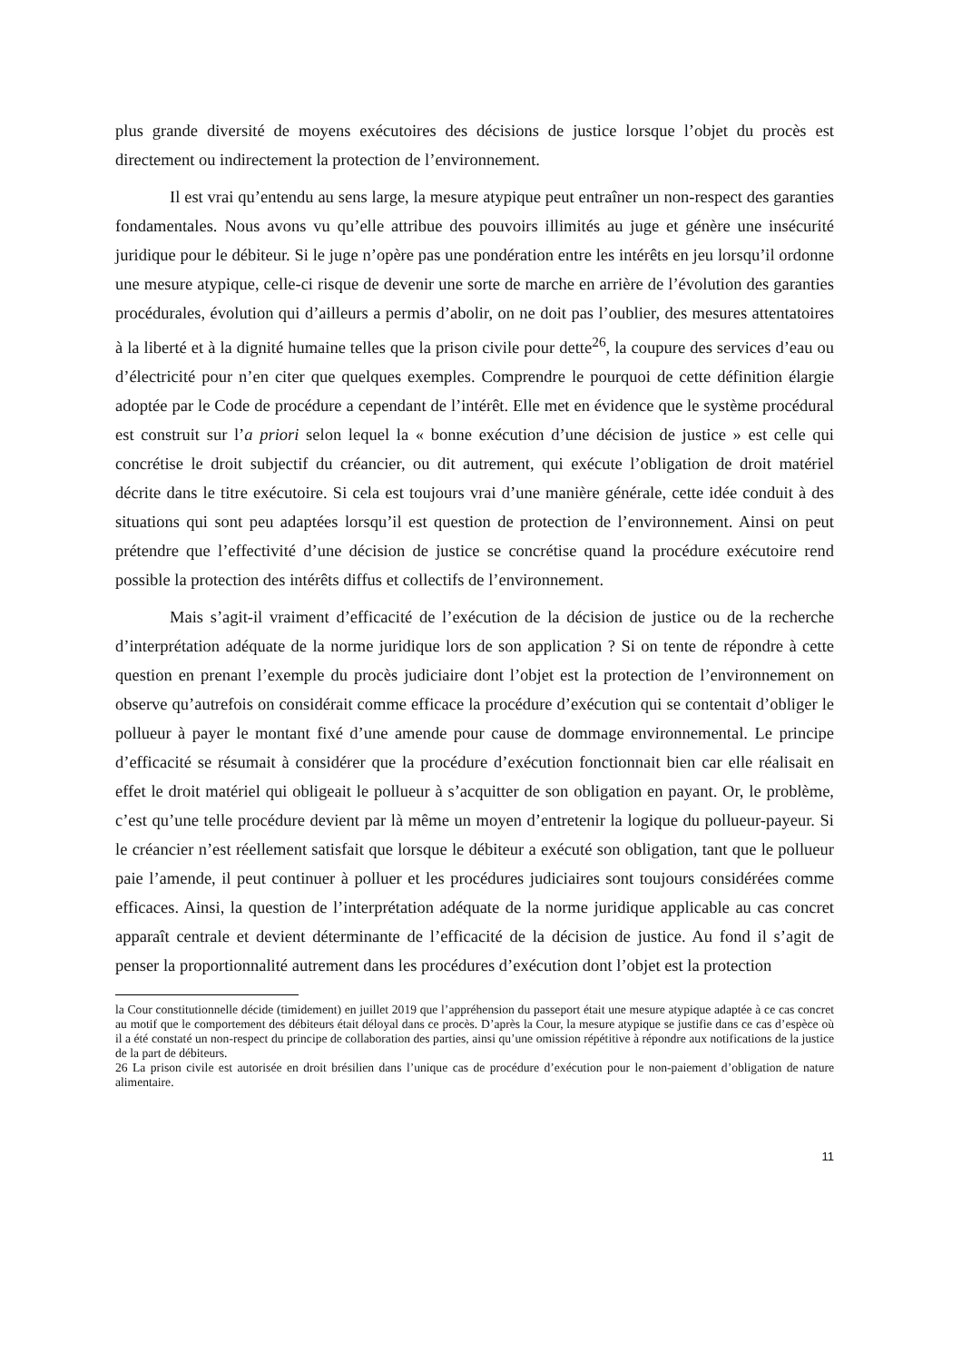plus grande diversité de moyens exécutoires des décisions de justice lorsque l’objet du procès est directement ou indirectement la protection de l’environnement.
Il est vrai qu’entendu au sens large, la mesure atypique peut entraîner un non-respect des garanties fondamentales. Nous avons vu qu’elle attribue des pouvoirs illimités au juge et génère une insécurité juridique pour le débiteur. Si le juge n’opère pas une pondération entre les intérêts en jeu lorsqu’il ordonne une mesure atypique, celle-ci risque de devenir une sorte de marche en arrière de l’évolution des garanties procédurales, évolution qui d’ailleurs a permis d’abolir, on ne doit pas l’oublier, des mesures attentatoires à la liberté et à la dignité humaine telles que la prison civile pour dette<sup>26</sup>, la coupure des services d’eau ou d’électricité pour n’en citer que quelques exemples. Comprendre le pourquoi de cette définition élargie adoptée par le Code de procédure a cependant de l’intérêt. Elle met en évidence que le système procédural est construit sur l’a priori selon lequel la « bonne exécution d’une décision de justice » est celle qui concrétise le droit subjectif du créancier, ou dit autrement, qui exécute l’obligation de droit matériel décrite dans le titre exécutoire. Si cela est toujours vrai d’une manière générale, cette idée conduit à des situations qui sont peu adaptées lorsqu’il est question de protection de l’environnement. Ainsi on peut prétendre que l’effectivité d’une décision de justice se concrétise quand la procédure exécutoire rend possible la protection des intérêts diffus et collectifs de l’environnement.
Mais s’agit-il vraiment d’efficacité de l’exécution de la décision de justice ou de la recherche d’interprétation adéquate de la norme juridique lors de son application ? Si on tente de répondre à cette question en prenant l’exemple du procès judiciaire dont l’objet est la protection de l’environnement on observe qu’autrefois on considérait comme efficace la procédure d’exécution qui se contentait d’obliger le pollueur à payer le montant fixé d’une amende pour cause de dommage environnemental. Le principe d’efficacité se résumait à considérer que la procédure d’exécution fonctionnait bien car elle réalisait en effet le droit matériel qui obligeait le pollueur à s’acquitter de son obligation en payant. Or, le problème, c’est qu’une telle procédure devient par là même un moyen d’entretenir la logique du pollueur-payeur. Si le créancier n’est réellement satisfait que lorsque le débiteur a exécuté son obligation, tant que le pollueur paie l’amende, il peut continuer à polluer et les procédures judiciaires sont toujours considérées comme efficaces. Ainsi, la question de l’interprétation adéquate de la norme juridique applicable au cas concret apparaît centrale et devient déterminante de l’efficacité de la décision de justice. Au fond il s’agit de penser la proportionnalité autrement dans les procédures d’exécution dont l’objet est la protection
la Cour constitutionnelle décide (timidement) en juillet 2019 que l’appréhension du passeport était une mesure atypique adaptée à ce cas concret au motif que le comportement des débiteurs était déloyal dans ce procès. D’après la Cour, la mesure atypique se justifie dans ce cas d’espèce où il a été constaté un non-respect du principe de collaboration des parties, ainsi qu’une omission répétitive à répondre aux notifications de la justice de la part de débiteurs.
26 La prison civile est autorisée en droit brésilien dans l’unique cas de procédure d’exécution pour le non-paiement d’obligation de nature alimentaire.
11